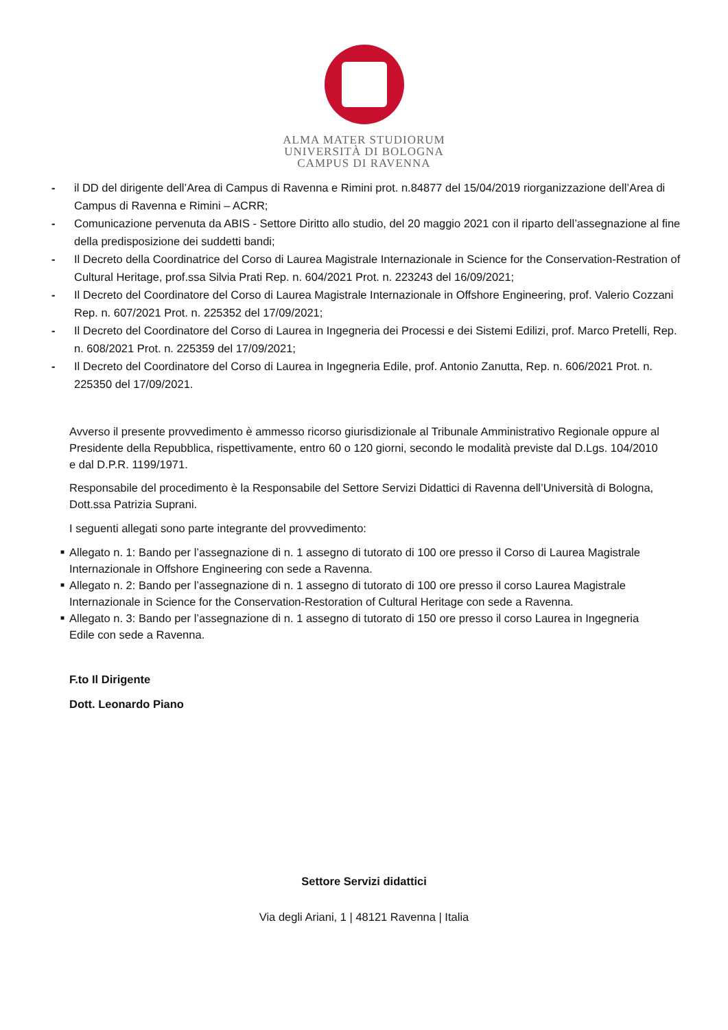ALMA MATER STUDIORUM
UNIVERSITÀ DI BOLOGNA
CAMPUS DI RAVENNA
- il DD del dirigente dell’Area di Campus di Ravenna e Rimini prot. n.84877 del 15/04/2019 riorganizzazione dell’Area di Campus di Ravenna e Rimini – ACRR;
- Comunicazione pervenuta da ABIS - Settore Diritto allo studio, del 20 maggio 2021 con il riparto dell’assegnazione al fine della predisposizione dei suddetti bandi;
- Il Decreto della Coordinatrice del Corso di Laurea Magistrale Internazionale in Science for the Conservation-Restration of Cultural Heritage, prof.ssa Silvia Prati Rep. n. 604/2021 Prot. n. 223243 del 16/09/2021;
- Il Decreto del Coordinatore del Corso di Laurea Magistrale Internazionale in Offshore Engineering, prof. Valerio Cozzani Rep. n. 607/2021 Prot. n. 225352 del 17/09/2021;
- Il Decreto del Coordinatore del Corso di Laurea in Ingegneria dei Processi e dei Sistemi Edilizi, prof. Marco Pretelli, Rep. n. 608/2021 Prot. n. 225359 del 17/09/2021;
- Il Decreto del Coordinatore del Corso di Laurea in Ingegneria Edile, prof. Antonio Zanutta, Rep. n. 606/2021 Prot. n. 225350 del 17/09/2021.
Avverso il presente provvedimento è ammesso ricorso giurisdizionale al Tribunale Amministrativo Regionale oppure al Presidente della Repubblica, rispettivamente, entro 60 o 120 giorni, secondo le modalità previste dal D.Lgs. 104/2010 e dal D.P.R. 1199/1971.
Responsabile del procedimento è la Responsabile del Settore Servizi Didattici di Ravenna dell’Università di Bologna, Dott.ssa Patrizia Suprani.
I seguenti allegati sono parte integrante del provvedimento:
■ Allegato n. 1: Bando per l’assegnazione di n. 1 assegno di tutorato di 100 ore presso il Corso di Laurea Magistrale Internazionale in Offshore Engineering con sede a Ravenna.
■ Allegato n. 2: Bando per l’assegnazione di n. 1 assegno di tutorato di 100 ore presso il corso Laurea Magistrale Internazionale in Science for the Conservation-Restoration of Cultural Heritage con sede a Ravenna.
■ Allegato n. 3: Bando per l’assegnazione di n. 1 assegno di tutorato di 150 ore presso il corso Laurea in Ingegneria Edile con sede a Ravenna.
F.to Il Dirigente
Dott. Leonardo Piano
Settore Servizi didattici
Via degli Ariani, 1 | 48121 Ravenna | Italia